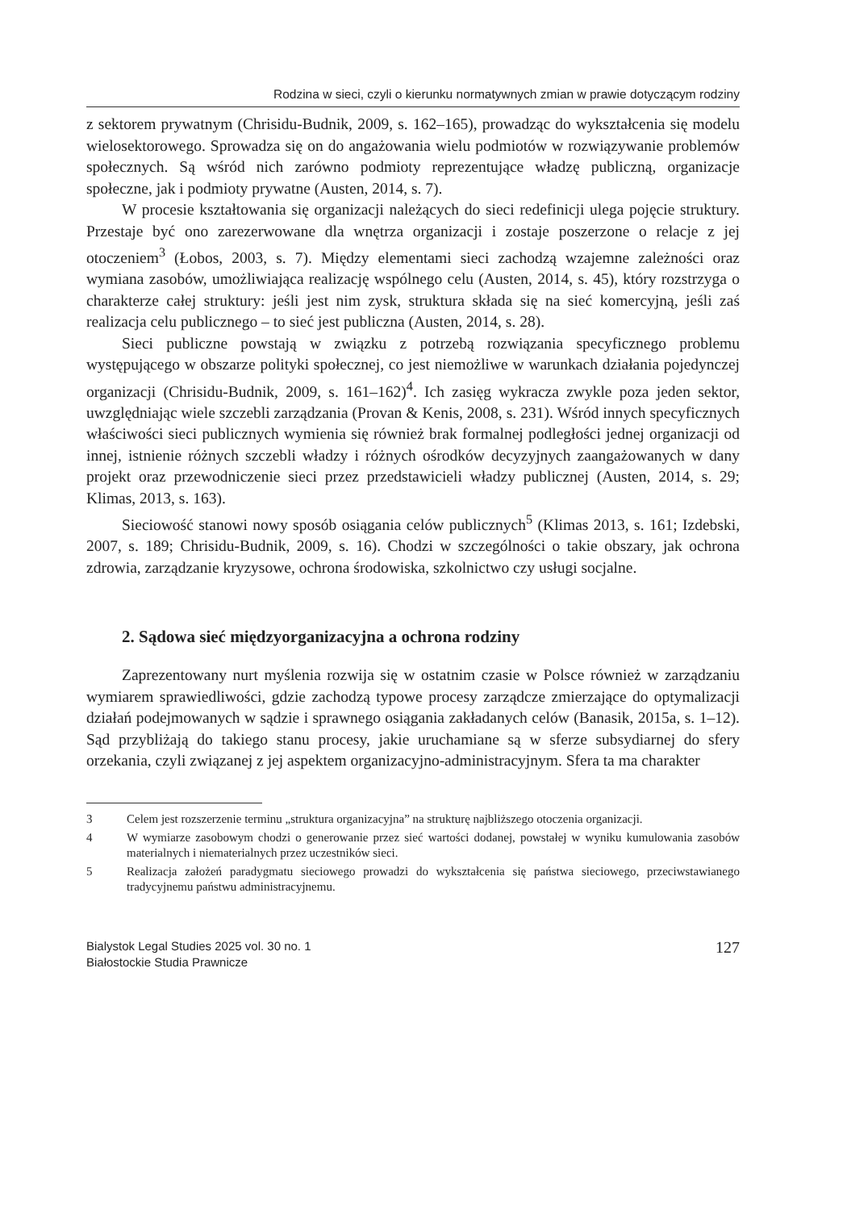Rodzina w sieci, czyli o kierunku normatywnych zmian w prawie dotyczącym rodziny
z sektorem prywatnym (Chrisidu-Budnik, 2009, s. 162–165), prowadząc do wykształcenia się modelu wielosektorowego. Sprowadza się on do angażowania wielu podmiotów w rozwiązywanie problemów społecznych. Są wśród nich zarówno podmioty reprezentujące władzę publiczną, organizacje społeczne, jak i podmioty prywatne (Austen, 2014, s. 7).
W procesie kształtowania się organizacji należących do sieci redefinicji ulega pojęcie struktury. Przestaje być ono zarezerwowane dla wnętrza organizacji i zostaje poszerzone o relacje z jej otoczeniem<sup>3</sup> (Łobos, 2003, s. 7). Między elementami sieci zachodzą wzajemne zależności oraz wymiana zasobów, umożliwiająca realizację wspólnego celu (Austen, 2014, s. 45), który rozstrzyga o charakterze całej struktury: jeśli jest nim zysk, struktura składa się na sieć komercyjną, jeśli zaś realizacja celu publicznego – to sieć jest publiczna (Austen, 2014, s. 28).
Sieci publiczne powstają w związku z potrzebą rozwiązania specyficznego problemu występującego w obszarze polityki społecznej, co jest niemożliwe w warunkach działania pojedynczej organizacji (Chrisidu-Budnik, 2009, s. 161–162)<sup>4</sup>. Ich zasięg wykracza zwykle poza jeden sektor, uwzględniając wiele szczebli zarządzania (Provan & Kenis, 2008, s. 231). Wśród innych specyficznych właściwości sieci publicznych wymienia się również brak formalnej podległości jednej organizacji od innej, istnienie różnych szczebli władzy i różnych ośrodków decyzyjnych zaangażowanych w dany projekt oraz przewodniczenie sieci przez przedstawicieli władzy publicznej (Austen, 2014, s. 29; Klimas, 2013, s. 163).
Sieciowość stanowi nowy sposób osiągania celów publicznych<sup>5</sup> (Klimas 2013, s. 161; Izdebski, 2007, s. 189; Chrisidu-Budnik, 2009, s. 16). Chodzi w szczególności o takie obszary, jak ochrona zdrowia, zarządzanie kryzysowe, ochrona środowiska, szkolnictwo czy usługi socjalne.
2. Sądowa sieć międzyorganizacyjna a ochrona rodziny
Zaprezentowany nurt myślenia rozwija się w ostatnim czasie w Polsce również w zarządzaniu wymiarem sprawiedliwości, gdzie zachodzą typowe procesy zarządcze zmierzające do optymalizacji działań podejmowanych w sądzie i sprawnego osiągania zakładanych celów (Banasik, 2015a, s. 1–12). Sąd przybliżają do takiego stanu procesy, jakie uruchamiane są w sferze subsydiarnej do sfery orzekania, czyli związanej z jej aspektem organizacyjno-administracyjnym. Sfera ta ma charakter
3 Celem jest rozszerzenie terminu „struktura organizacyjna” na strukturę najbliższego otoczenia organizacji.
4 W wymiarze zasobowym chodzi o generowanie przez sieć wartości dodanej, powstałej w wyniku kumulowania zasobów materialnych i niematerialnych przez uczestników sieci.
5 Realizacja założeń paradygmatu sieciowego prowadzi do wykształcenia się państwa sieciowego, przeciwstawianego tradycyjnemu państwu administracyjnemu.
Bialystok Legal Studies 2025 vol. 30 no. 1
Białostockie Studia Prawnicze
127